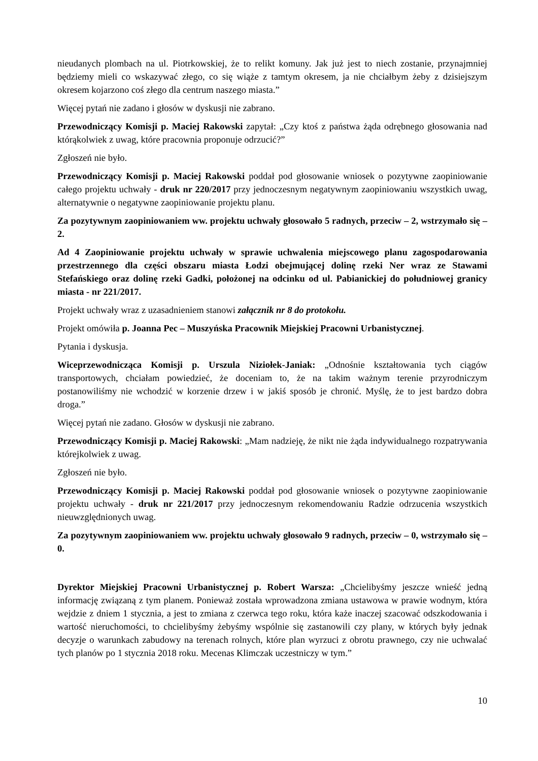nieudanych plombach na ul. Piotrkowskiej, że to relikt komuny. Jak już jest to niech zostanie, przynajmniej będziemy mieli co wskazywać złego, co się wiąże z tamtym okresem, ja nie chciałbym żeby z dzisiejszym okresem kojarzono coś złego dla centrum naszego miasta.”
Więcej pytań nie zadano i głosów w dyskusji nie zabrano.
Przewodniczący Komisji p. Maciej Rakowski zapytał: „Czy ktoś z państwa żąda odrębnego głosowania nad którąkolwiek z uwag, które pracownia proponuje odrzucić?”
Zgłoszeń nie było.
Przewodniczący Komisji p. Maciej Rakowski poddał pod głosowanie wniosek o pozytywne zaopiniowanie całego projektu uchwały - druk nr 220/2017 przy jednoczesnym negatywnym zaopiniowaniu wszystkich uwag, alternatywnie o negatywne zaopiniowanie projektu planu.
Za pozytywnym zaopiniowaniem ww. projektu uchwały głosowało 5 radnych, przeciw – 2, wstrzymało się – 2.
Ad 4 Zaopiniowanie projektu uchwały w sprawie uchwalenia miejscowego planu zagospodarowania przestrzennego dla części obszaru miasta Łodzi obejmującej dolinę rzeki Ner wraz ze Stawami Stefańskiego oraz dolinę rzeki Gadki, położonej na odcinku od ul. Pabianickiej do południowej granicy miasta - nr 221/2017.
Projekt uchwały wraz z uzasadnieniem stanowi załącznik nr 8 do protokołu.
Projekt omówiła p. Joanna Pec – Muszyńska Pracownik Miejskiej Pracowni Urbanistycznej.
Pytania i dyskusja.
Wiceprzewodnicząca Komisji p. Urszula Niziołek-Janiak: „Odnośnie kształtowania tych ciągów transportowych, chciałam powiedzieć, że doceniam to, że na takim ważnym terenie przyrodniczym postanowiliśmy nie wchodzić w korzenie drzew i w jakiś sposób je chronić. Myślę, że to jest bardzo dobra droga.”
Więcej pytań nie zadano. Głosów w dyskusji nie zabrano.
Przewodniczący Komisji p. Maciej Rakowski: „Mam nadzieję, że nikt nie żąda indywidualnego rozpatrywania którejkolwiek z uwag.
Zgłoszeń nie było.
Przewodniczący Komisji p. Maciej Rakowski poddał pod głosowanie wniosek o pozytywne zaopiniowanie projektu uchwały - druk nr 221/2017 przy jednoczesnym rekomendowaniu Radzie odrzucenia wszystkich nieuwzględnionych uwag.
Za pozytywnym zaopiniowaniem ww. projektu uchwały głosowało 9 radnych, przeciw – 0, wstrzymało się – 0.
Dyrektor Miejskiej Pracowni Urbanistycznej p. Robert Warsza: „Chcielibyśmy jeszcze wnieść jedną informację związaną z tym planem. Ponieważ została wprowadzona zmiana ustawowa w prawie wodnym, która wejdzie z dniem 1 stycznia, a jest to zmiana z czerwca tego roku, która każe inaczej szacować odszkodowania i wartość nieruchomości, to chcielibyśmy żebyśmy wspólnie się zastanowili czy plany, w których były jednak decyzje o warunkach zabudowy na terenach rolnych, które plan wyrzuci z obrotu prawnego, czy nie uchwalać tych planów po 1 stycznia 2018 roku. Mecenas Klimczak uczestniczy w tym.”
10